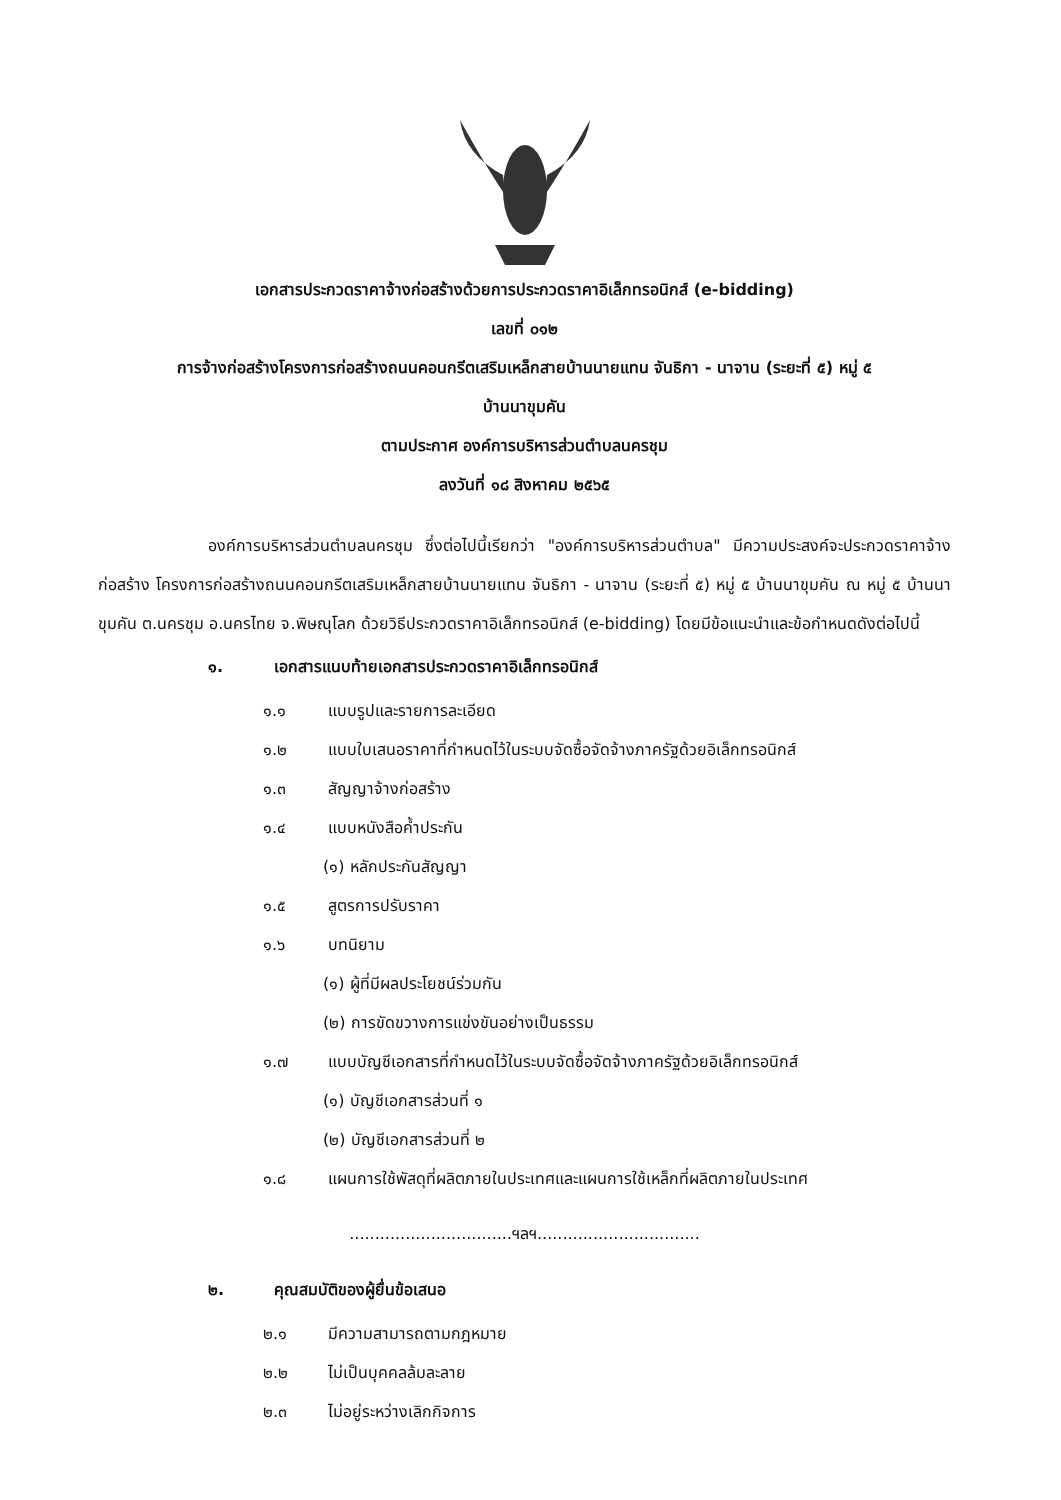เอกสารประกวดราคาจ้างก่อสร้างด้วยการประกวดราคาอิเล็กทรอนิกส์ (e-bidding)
เลขที่ ๐๑๒
การจ้างก่อสร้างโครงการก่อสร้างถนนคอนกรีตเสริมเหล็กสายบ้านนายแทน จันธิกา - นาจาน (ระยะที่ ๕) หมู่ ๕
บ้านนาขุมคัน
ตามประกาศ องค์การบริหารส่วนตำบลนครชุม
ลงวันที่ ๑๘ สิงหาคม ๒๕๖๕
องค์การบริหารส่วนตำบลนครชุม ซึ่งต่อไปนี้เรียกว่า "องค์การบริหารส่วนตำบล" มีความประสงค์จะประกวดราคาจ้างก่อสร้าง โครงการก่อสร้างถนนคอนกรีตเสริมเหล็กสายบ้านนายแทน จันธิกา - นาจาน (ระยะที่ ๕) หมู่ ๕ บ้านนาขุมคัน ณ หมู่ ๕ บ้านนาขุมคัน ต.นครชุม อ.นครไทย จ.พิษณุโลก ด้วยวิธีประกวดราคาอิเล็กทรอนิกส์ (e-bidding) โดยมีข้อแนะนำและข้อกำหนดดังต่อไปนี้
๑. เอกสารแนบท้ายเอกสารประกวดราคาอิเล็กทรอนิกส์
๑.๑ แบบรูปและรายการละเอียด
๑.๒ แบบใบเสนอราคาที่กำหนดไว้ในระบบจัดซื้อจัดจ้างภาครัฐด้วยอิเล็กทรอนิกส์
๑.๓ สัญญาจ้างก่อสร้าง
๑.๔ แบบหนังสือค้ำประกัน
(๑) หลักประกันสัญญา
๑.๕ สูตรการปรับราคา
๑.๖ บทนิยาม
(๑) ผู้ที่มีผลประโยชน์ร่วมกัน
(๒) การขัดขวางการแข่งขันอย่างเป็นธรรม
๑.๗ แบบบัญชีเอกสารที่กำหนดไว้ในระบบจัดซื้อจัดจ้างภาครัฐด้วยอิเล็กทรอนิกส์
(๑) บัญชีเอกสารส่วนที่ ๑
(๒) บัญชีเอกสารส่วนที่ ๒
๑.๘ แผนการใช้พัสดุที่ผลิตภายในประเทศและแผนการใช้เหล็กที่ผลิตภายในประเทศ
................................ฯลฯ................................
๒. คุณสมบัติของผู้ยื่นข้อเสนอ
๒.๑ มีความสามารถตามกฎหมาย
๒.๒ ไม่เป็นบุคคลล้มละลาย
๒.๓ ไม่อยู่ระหว่างเลิกกิจการ